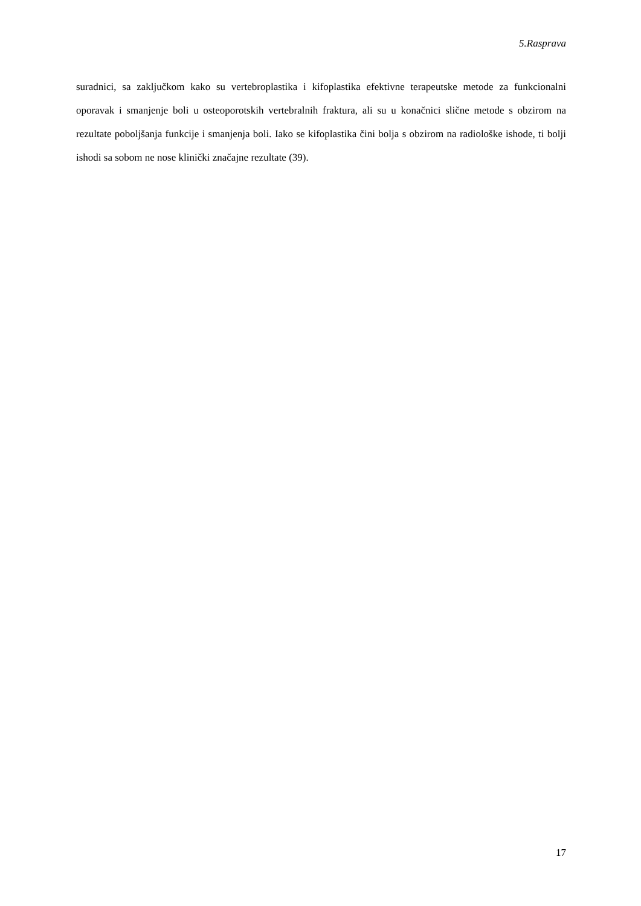5.Rasprava
suradnici, sa zaključkom kako su vertebroplastika i kifoplastika efektivne terapeutske metode za funkcionalni oporavak i smanjenje boli u osteoporotskih vertebralnih fraktura, ali su u konačnici slične metode s obzirom na rezultate poboljšanja funkcije i smanjenja boli. Iako se kifoplastika čini bolja s obzirom na radiološke ishode, ti bolji ishodi sa sobom ne nose klinički značajne rezultate (39).
17